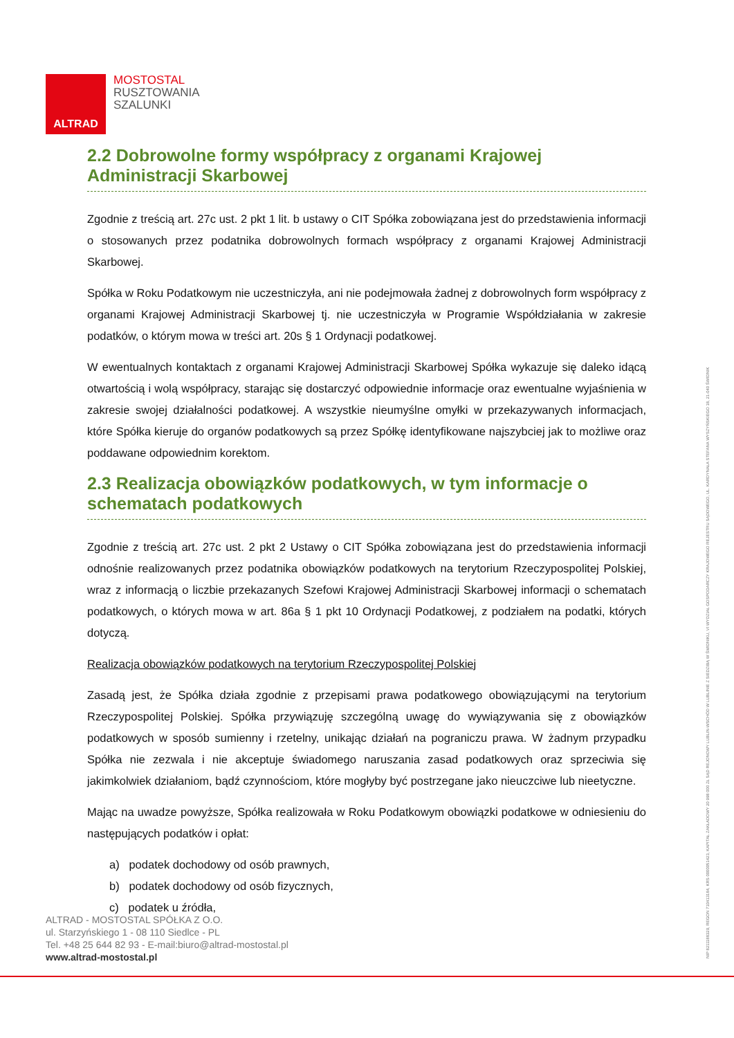ALTRAD
MOSTOSTAL
RUSZTOWANIA
SZALUNKI
2.2 Dobrowolne formy współpracy z organami Krajowej Administracji Skarbowej
Zgodnie z treścią art. 27c ust. 2 pkt 1 lit. b ustawy o CIT Spółka zobowiązana jest do przedstawienia informacji o stosowanych przez podatnika dobrowolnych formach współpracy z organami Krajowej Administracji Skarbowej.
Spółka w Roku Podatkowym nie uczestniczyła, ani nie podejmowała żadnej z dobrowolnych form współpracy z organami Krajowej Administracji Skarbowej tj. nie uczestniczyła w Programie Współdziałania w zakresie podatków, o którym mowa w treści art. 20s § 1 Ordynacji podatkowej.
W ewentualnych kontaktach z organami Krajowej Administracji Skarbowej Spółka wykazuje się daleko idącą otwartością i wolą współpracy, starając się dostarczyć odpowiednie informacje oraz ewentualne wyjaśnienia w zakresie swojej działalności podatkowej. A wszystkie nieumyślne omyłki w przekazywanych informacjach, które Spółka kieruje do organów podatkowych są przez Spółkę identyfikowane najszybciej jak to możliwe oraz poddawane odpowiednim korektom.
2.3 Realizacja obowiązków podatkowych, w tym informacje o schematach podatkowych
Zgodnie z treścią art. 27c ust. 2 pkt 2 Ustawy o CIT Spółka zobowiązana jest do przedstawienia informacji odnośnie realizowanych przez podatnika obowiązków podatkowych na terytorium Rzeczypospolitej Polskiej, wraz z informacją o liczbie przekazanych Szefowi Krajowej Administracji Skarbowej informacji o schematach podatkowych, o których mowa w art. 86a § 1 pkt 10 Ordynacji Podatkowej, z podziałem na podatki, których dotyczą.
Realizacja obowiązków podatkowych na terytorium Rzeczypospolitej Polskiej
Zasadą jest, że Spółka działa zgodnie z przepisami prawa podatkowego obowiązującymi na terytorium Rzeczypospolitej Polskiej. Spółka przywiązuję szczególną uwagę do wywiązywania się z obowiązków podatkowych w sposób sumienny i rzetelny, unikając działań na pograniczu prawa. W żadnym przypadku Spółka nie zezwala i nie akceptuje świadomego naruszania zasad podatkowych oraz sprzeciwia się jakimkolwiek działaniom, bądź czynnościom, które mogłyby być postrzegane jako nieuczciwe lub nieetyczne.
Mając na uwadze powyższe, Spółka realizowała w Roku Podatkowym obowiązki podatkowe w odniesieniu do następujących podatków i opłat:
a) podatek dochodowy od osób prawnych,
b) podatek dochodowy od osób fizycznych,
c) podatek u źródła,
ALTRAD - MOSTOSTAL SPÓŁKA Z O.O.
ul. Starzyńskiego 1 - 08 110 Siedlce - PL
Tel. +48 25 644 82 93 - E-mail:biuro@altrad-mostostal.pl
www.altrad-mostostal.pl
NIP 8211188329, REGON 710413184, KRS 0000051423, KAPITAŁ ZAKŁADOWY 20 998 000 ZŁ SĄD REJONOWY LUBLIN-WSCHÓD W LUBLINIE Z SIEDZIBĄ W ŚWIDNIKU, VI WYDZIAŁ GOSPODARCZY KRAJOWEGO REJESTRU SĄDOWEGO, UL. KARDYNAŁA STEFANA WYSZYŃSKIEGO 18, 21-040 ŚWIDNIK